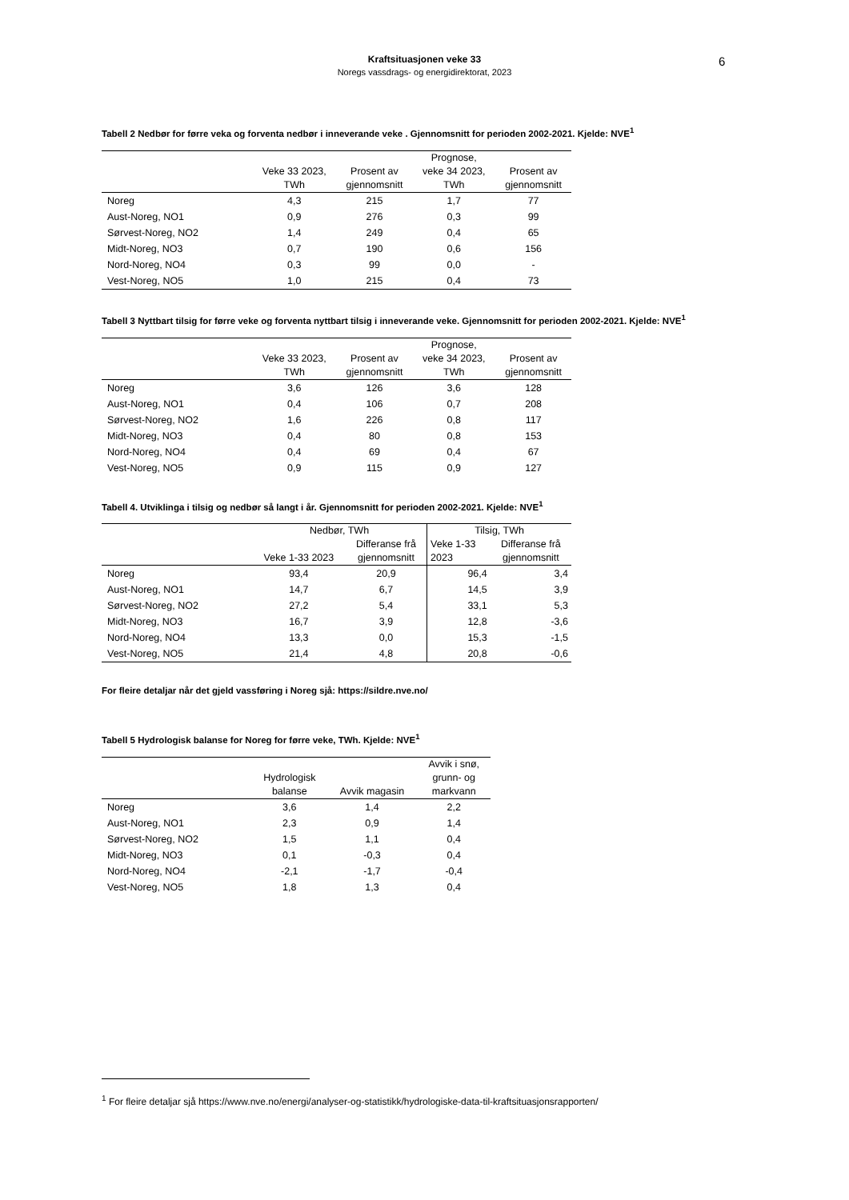Kraftsituasjonen veke 33
Noregs vassdrags- og energidirektorat, 2023
6
Tabell 2 Nedbør for førre veka og forventa nedbør i inneverande veke . Gjennomsnitt for perioden 2002-2021. Kjelde: NVE<sup>1</sup>
| | Veke 33 2023, TWh | Prosent av gjennomsnitt | Prognose, veke 34 2023, TWh | Prosent av gjennomsnitt |
| --- | --- | --- | --- | --- |
| Noreg | 4,3 | 215 | 1,7 | 77 |
| Aust-Noreg, NO1 | 0,9 | 276 | 0,3 | 99 |
| Sørvest-Noreg, NO2 | 1,4 | 249 | 0,4 | 65 |
| Midt-Noreg, NO3 | 0,7 | 190 | 0,6 | 156 |
| Nord-Noreg, NO4 | 0,3 | 99 | 0,0 | - |
| Vest-Noreg, NO5 | 1,0 | 215 | 0,4 | 73 |
Tabell 3 Nyttbart tilsig for førre veke og forventa nyttbart tilsig i inneverande veke. Gjennomsnitt for perioden 2002-2021. Kjelde: NVE<sup>1</sup>
| | Veke 33 2023, TWh | Prosent av gjennomsnitt | Prognose, veke 34 2023, TWh | Prosent av gjennomsnitt |
| --- | --- | --- | --- | --- |
| Noreg | 3,6 | 126 | 3,6 | 128 |
| Aust-Noreg, NO1 | 0,4 | 106 | 0,7 | 208 |
| Sørvest-Noreg, NO2 | 1,6 | 226 | 0,8 | 117 |
| Midt-Noreg, NO3 | 0,4 | 80 | 0,8 | 153 |
| Nord-Noreg, NO4 | 0,4 | 69 | 0,4 | 67 |
| Vest-Noreg, NO5 | 0,9 | 115 | 0,9 | 127 |
Tabell 4. Utviklinga i tilsig og nedbør så langt i år. Gjennomsnitt for perioden 2002-2021. Kjelde: NVE<sup>1</sup>
| | Nedbør, TWh | | Tilsig, TWh | |
| --- | --- | --- | --- | --- |
| | Veke 1-33 2023 | Differanse frå gjennomsnitt | Veke 1-33 2023 | Differanse frå gjennomsnitt |
| Noreg | 93,4 | 20,9 | 96,4 | 3,4 |
| Aust-Noreg, NO1 | 14,7 | 6,7 | 14,5 | 3,9 |
| Sørvest-Noreg, NO2 | 27,2 | 5,4 | 33,1 | 5,3 |
| Midt-Noreg, NO3 | 16,7 | 3,9 | 12,8 | -3,6 |
| Nord-Noreg, NO4 | 13,3 | 0,0 | 15,3 | -1,5 |
| Vest-Noreg, NO5 | 21,4 | 4,8 | 20,8 | -0,6 |
For fleire detaljar når det gjeld vassføring i Noreg sjå: https://sildre.nve.no/
Tabell 5 Hydrologisk balanse for Noreg for førre veke, TWh. Kjelde: NVE<sup>1</sup>
| | Hydrologisk balanse | Avvik magasin | Avvik i snø, grunn- og markvann |
| --- | --- | --- | --- |
| Noreg | 3,6 | 1,4 | 2,2 |
| Aust-Noreg, NO1 | 2,3 | 0,9 | 1,4 |
| Sørvest-Noreg, NO2 | 1,5 | 1,1 | 0,4 |
| Midt-Noreg, NO3 | 0,1 | -0,3 | 0,4 |
| Nord-Noreg, NO4 | -2,1 | -1,7 | -0,4 |
| Vest-Noreg, NO5 | 1,8 | 1,3 | 0,4 |
<sup>1</sup> For fleire detaljar sjå https://www.nve.no/energi/analyser-og-statistikk/hydrologiske-data-til-kraftsituasjonsrapporten/